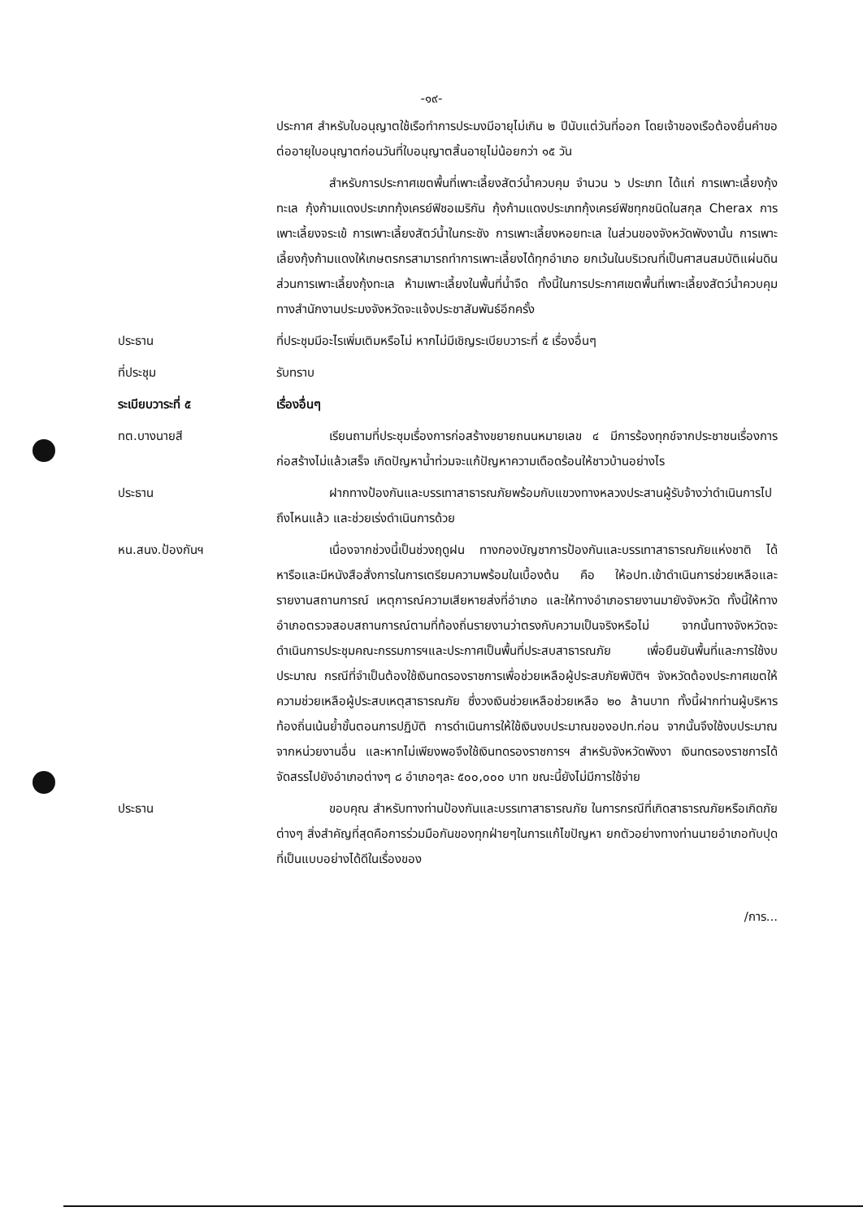-๑๙-
ประกาศ สำหรับใบอนุญาตใช้เรือทำการประมงมีอายุไม่เกิน ๒ ปีนับแต่วันที่ออก โดยเจ้าของเรือต้องยื่นคำขอต่ออายุใบอนุญาตก่อนวันที่ใบอนุญาตสิ้นอายุไม่น้อยกว่า ๑๕ วัน
สำหรับการประกาศเขตพื้นที่เพาะเลี้ยงสัตว์น้ำควบคุม จำนวน ๖ ประเภท ได้แก่ การเพาะเลี้ยงกุ้งทะเล กุ้งก้ามแดงประเภทกุ้งเครย์ฟิชอเมริกัน กุ้งก้ามแดงประเภทกุ้งเครย์ฟิชทุกชนิดในสกุล Cherax การเพาะเลี้ยงจระเข้ การเพาะเลี้ยงสัตว์น้ำในกระชัง การเพาะเลี้ยงหอยทะเล ในส่วนของจังหวัดพังงานั้น การเพาะเลี้ยงกุ้งก้ามแดงให้เกษตรกรสามารถทำการเพาะเลี้ยงได้ทุกอำเภอ ยกเว้นในบริเวณที่เป็นศาสนสมบัติแผ่นดิน ส่วนการเพาะเลี้ยงกุ้งทะเล ห้ามเพาะเลี้ยงในพื้นที่น้ำจืด ทั้งนี้ในการประกาศเขตพื้นที่เพาะเลี้ยงสัตว์น้ำควบคุม ทางสำนักงานประมงจังหวัดจะแจ้งประชาสัมพันธ์อีกครั้ง
ประธาน ที่ประชุมมีอะไรเพิ่มเติมหรือไม่ หากไม่มีเชิญระเบียบวาระที่ ๕ เรื่องอื่นๆ
ที่ประชุม รับทราบ
ระเบียบวาระที่ ๕ เรื่องอื่นๆ
ทต.บางนายสี เรียนถามที่ประชุมเรื่องการก่อสร้างขยายถนนหมายเลข ๔ มีการร้องทุกข์จากประชาชนเรื่องการก่อสร้างไม่แล้วเสร็จ เกิดปัญหาน้ำท่วมจะแก้ปัญหาความเดือดร้อนให้ชาวบ้านอย่างไร
ประธาน ฝากทางป้องกันและบรรเทาสาธารณภัยพร้อมกับแขวงทางหลวงประสานผู้รับจ้างว่าดำเนินการไปถึงไหนแล้ว และช่วยเร่งดำเนินการด้วย
หน.สนง.ป้องกันฯ เนื่องจากช่วงนี้เป็นช่วงฤดูฝน ทางกองบัญชาการป้องกันและบรรเทาสาธารณภัยแห่งชาติ ได้หารือและมีหนังสือสั่งการในการเตรียมความพร้อมในเบื้องต้น คือ ให้อปท.เข้าดำเนินการช่วยเหลือและรายงานสถานการณ์ เหตุการณ์ความเสียหายส่งที่อำเภอ และให้ทางอำเภอรายงานมายังจังหวัด ทั้งนี้ให้ทางอำเภอตรวจสอบสถานการณ์ตามที่ท้องถิ่นรายงานว่าตรงกับความเป็นจริงหรือไม่ จากนั้นทางจังหวัดจะดำเนินการประชุมคณะกรรมการฯและประกาศเป็นพื้นที่ประสบสาธารณภัย เพื่อยืนยันพื้นที่และการใช้งบประมาณ กรณีที่จำเป็นต้องใช้เงินทดรองราชการเพื่อช่วยเหลือผู้ประสบภัยพิบัติฯ จังหวัดต้องประกาศเขตให้ความช่วยเหลือผู้ประสบเหตุสาธารณภัย ซึ่งวงเงินช่วยเหลือช่วยเหลือ ๒๐ ล้านบาท ทั้งนี้ฝากท่านผู้บริหารท้องถิ่นเน้นย้ำขั้นตอนการปฏิบัติ การดำเนินการให้ใช้เงินงบประมาณของอปท.ก่อน จากนั้นจึงใช้งบประมาณจากหน่วยงานอื่น และหากไม่เพียงพอจึงใช้เงินทดรองราชการฯ สำหรับจังหวัดพังงา เงินทดรองราชการได้จัดสรรไปยังอำเภอต่างๆ ๘ อำเภอๆละ ๕๐๐,๐๐๐ บาท ขณะนี้ยังไม่มีการใช้จ่าย
ประธาน ขอบคุณ สำหรับทางท่านป้องกันและบรรเทาสาธารณภัย ในการกรณีที่เกิดสาธารณภัยหรือเกิดภัยต่างๆ สิ่งสำคัญที่สุดคือการร่วมมือกันของทุกฝ่ายๆในการแก้ไขปัญหา ยกตัวอย่างทางท่านนายอำเภอทับปุด ที่เป็นแบบอย่างได้ดีในเรื่องของ
/การ...